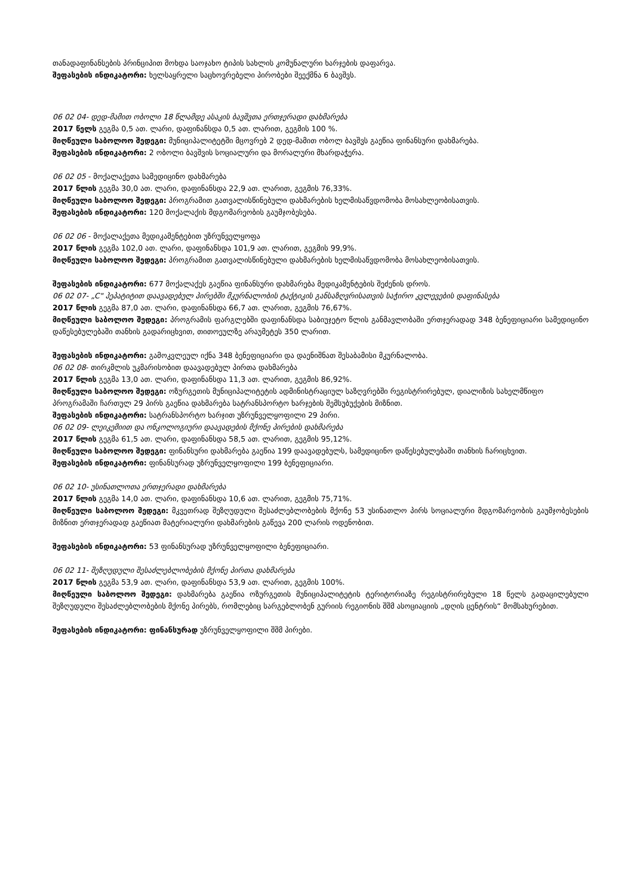თანადაფინანსების პრინციპით მოხდა საოჯახო ტიპის სახლის კომუნალური ხარჯების დაფარვა.
შეფასების ინდიკატორი: ხელსაყრელი საცხოვრებელი პირობები შეექმნა 6 ბავშვს.
06 02 04- დედ-მამით ობოლი 18 წლამდე ასაკის ბავშვთა ერთჯერადი დახმარება
2017 წელს გეგმა 0,5 ათ. ლარი, დაფინანსდა 0,5 ათ. ლარით, გეგმის 100 %.
მიღწეული საბოლოო შედეგი: მუნიციპალიტეტში მცოვრებ 2 დედ-მამით ობოლ ბავშვს გაეწია ფინანსური დახმარება.
შეფასების ინდიკატორი: 2 ობოლი ბავშვის სოციალური და მორალური მხარდაჭერა.
06 02 05 - მოქალაქეთა სამედიცინო დახმარება
2017 წლის გეგმა 30,0 ათ. ლარი, დაფინანსდა 22,9 ათ. ლარით, გეგმის 76,33%.
მიღწეული საბოლოო შედეგი: პროგრამით გათვალისწინებული დახმარების ხელმისაწვდომობა მოსახლეობისათვის.
შეფასების ინდიკატორი: 120 მოქალაქის მდგომარეობის გაუმჯობესება.
06 02 06 - მოქალაქეთა მედიკამენტებით უზრუნველყოფა
2017 წლის გეგმა 102,0 ათ. ლარი, დაფინანსდა 101,9 ათ. ლარით, გეგმის 99,9%.
მიღწეული საბოლოო შედეგი: პროგრამით გათვალისწინებული დახმარების ხელმისაწვდომობა მოსახლეობისათვის.
შეფასების ინდიკატორი: 677 მოქალაქეს გაეწია ფინანსური დახმარება მედიკამენტების შეძენის დროს.
06 02 07- „C" ჰეპატიტით დაავადებულ პირებში მკურნალობის ტაქტიკის განსაზღვრისათვის საჭირო კვლევების დაფინასება
2017 წლის გეგმა 87,0 ათ. ლარი, დაფინანსდა 66,7 ათ. ლარით, გეგმის 76,67%.
მიღწეული საბოლოო შედეგი: პროგრამის ფარგლებში დაფინანსდა საბიუჯეტო წლის განმავლობაში ერთჯერადად 348 ბენეფიციარი სამედიცინო დაწესებულებაში თანხის გადარიცხვით, თითოეულზე არაუმეტეს 350 ლარით.
შეფასების ინდიკატორი: გამოკვლეულ იქნა 348 ბენეფიციარი და დაენიშნათ შესაბამისი მკურნალობა.
06 02 08- თირკმლის უკმარისობით დაავადებულ პირთა დახმარება
2017 წლის გეგმა 13,0 ათ. ლარი, დაფინანსდა 11,3 ათ. ლარით, გეგმის 86,92%.
მიღწეული საბოლოო შედეგი: ოზურგეთის მუნიციპალიტეტის ადმინისტრაციულ საზღვრებში რეგისტრირებულ, დიალიზის სახელმწიფო პროგრამაში ჩართულ 29 პირს გაეწია დახმარება სატრანსპორტო ხარჯების შემსუბუქების მიზნით.
შეფასების ინდიკატორი: სატრანსპორტო ხარჯით უზრუნველყოფილი 29 პირი.
06 02 09- ლეიკემიით და ონკოლოგიური დაავადების მქონე პირების დახმარება
2017 წლის გეგმა 61,5 ათ. ლარი, დაფინანსდა 58,5 ათ. ლარით, გეგმის 95,12%.
მიღწეული საბოლოო შედეგი: ფინანსური დახმარება გაეწია 199 დაავადებულს, სამედიცინო დაწესებულებაში თანხის ჩარიცხვით.
შეფასების ინდიკატორი: ფინანსურად უზრუნველყოფილი 199 ბენეფიციარი.
06 02 10- უსინათლოთა ერთჯერადი დახმარება
2017 წლის გეგმა 14,0 ათ. ლარი, დაფინანსდა 10,6 ათ. ლარით, გეგმის 75,71%.
მიღწეული საბოლოო შედეგი: მკვეთრად შეზღუდული შესაძლებლობების მქონე 53 უსინათლო პირს სოციალური მდგომარეობის გაუმჯობესების მიზნით ერთჯერადად გაეწიათ მატერიალური დახმარების გაწევა 200 ლარის ოდენობით.
შეფასების ინდიკატორი: 53 ფინანსურად უზრუნველყოფილი ბენეფიციარი.
06 02 11- შეზღუდული შესაძლებლობების მქონე პირთა დახმარება
2017 წლის გეგმა 53,9 ათ. ლარი, დაფინანსდა 53,9 ათ. ლარით, გეგმის 100%.
მიღწეული საბოლოო შედეგი: დახმარება გაეწია ოზურგეთის მუნიციპალიტეტის ტერიტორიაზე რეგისტრირებული 18 წელს გადაცილებული შეზღუდული შესაძლებლობების მქონე პირებს, რომლებიც სარგებლობენ გურიის რეგიონის შშმ ასოციაციის „დღის ცენტრის“ მომსახურებით.
შეფასების ინდიკატორი: ფინანსურად უზრუნველყოფილი შშმ პირები.